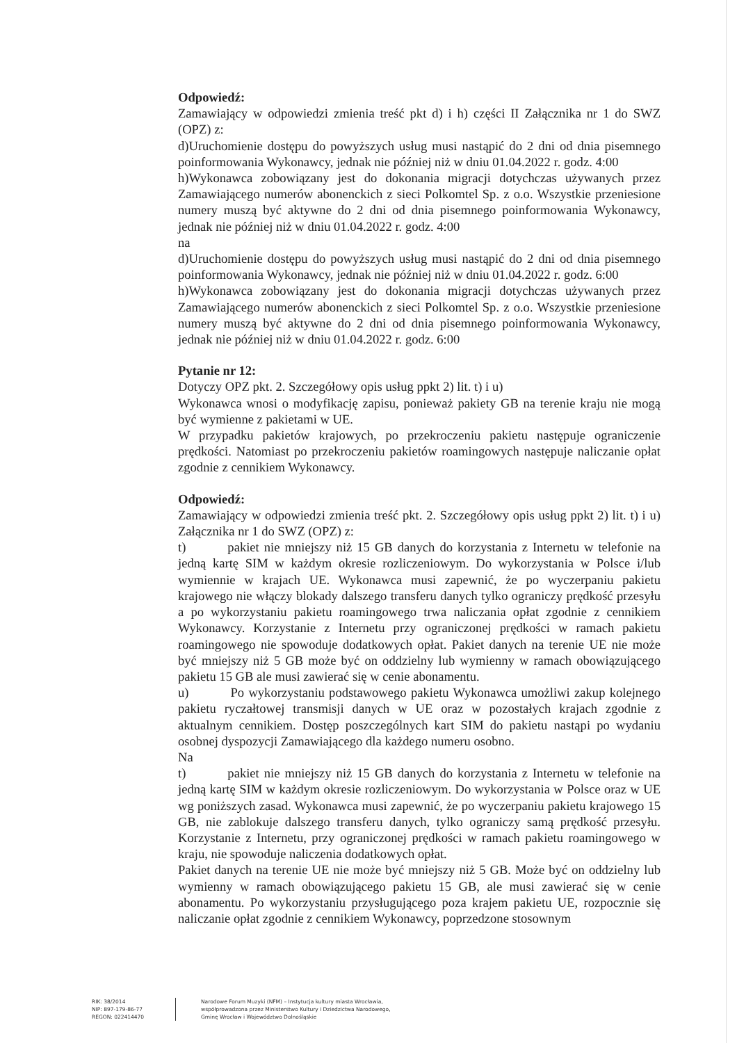Odpowiedź:
Zamawiający w odpowiedzi zmienia treść pkt d) i h) części II Załącznika nr 1 do SWZ (OPZ) z:
d)Uruchomienie dostępu do powyższych usług musi nastąpić do 2 dni od dnia pisemnego poinformowania Wykonawcy, jednak nie później niż w dniu 01.04.2022 r. godz. 4:00
h)Wykonawca zobowiązany jest do dokonania migracji dotychczas używanych przez Zamawiającego numerów abonenckich z sieci Polkomtel Sp. z o.o. Wszystkie przeniesione numery muszą być aktywne do 2 dni od dnia pisemnego poinformowania Wykonawcy, jednak nie później niż w dniu 01.04.2022 r. godz. 4:00
na
d)Uruchomienie dostępu do powyższych usług musi nastąpić do 2 dni od dnia pisemnego poinformowania Wykonawcy, jednak nie później niż w dniu 01.04.2022 r. godz. 6:00
h)Wykonawca zobowiązany jest do dokonania migracji dotychczas używanych przez Zamawiającego numerów abonenckich z sieci Polkomtel Sp. z o.o. Wszystkie przeniesione numery muszą być aktywne do 2 dni od dnia pisemnego poinformowania Wykonawcy, jednak nie później niż w dniu 01.04.2022 r. godz. 6:00
Pytanie nr 12:
Dotyczy OPZ pkt. 2. Szczegółowy opis usług ppkt 2) lit. t) i u)
Wykonawca wnosi o modyfikację zapisu, ponieważ pakiety GB na terenie kraju nie mogą być wymienne z pakietami w UE.
W przypadku pakietów krajowych, po przekroczeniu pakietu następuje ograniczenie prędkości. Natomiast po przekroczeniu pakietów roamingowych następuje naliczanie opłat zgodnie z cennikiem Wykonawcy.
Odpowiedź:
Zamawiający w odpowiedzi zmienia treść pkt. 2. Szczegółowy opis usług ppkt 2) lit. t) i u) Załącznika nr 1 do SWZ (OPZ) z:
t) pakiet nie mniejszy niż 15 GB danych do korzystania z Internetu w telefonie na jedną kartę SIM w każdym okresie rozliczeniowym. Do wykorzystania w Polsce i/lub wymiennie w krajach UE. Wykonawca musi zapewnić, że po wyczerpaniu pakietu krajowego nie włączy blokady dalszego transferu danych tylko ograniczy prędkość przesyłu a po wykorzystaniu pakietu roamingowego trwa naliczania opłat zgodnie z cennikiem Wykonawcy. Korzystanie z Internetu przy ograniczonej prędkości w ramach pakietu roamingowego nie spowoduje dodatkowych opłat. Pakiet danych na terenie UE nie może być mniejszy niż 5 GB może być on oddzielny lub wymienny w ramach obowiązującego pakietu 15 GB ale musi zawierać się w cenie abonamentu.
u) Po wykorzystaniu podstawowego pakietu Wykonawca umożliwi zakup kolejnego pakietu ryczałtowej transmisji danych w UE oraz w pozostałych krajach zgodnie z aktualnym cennikiem. Dostęp poszczególnych kart SIM do pakietu nastąpi po wydaniu osobnej dyspozycji Zamawiającego dla każdego numeru osobno.
Na
t) pakiet nie mniejszy niż 15 GB danych do korzystania z Internetu w telefonie na jedną kartę SIM w każdym okresie rozliczeniowym. Do wykorzystania w Polsce oraz w UE wg poniższych zasad. Wykonawca musi zapewnić, że po wyczerpaniu pakietu krajowego 15 GB, nie zablokuje dalszego transferu danych, tylko ograniczy samą prędkość przesyłu. Korzystanie z Internetu, przy ograniczonej prędkości w ramach pakietu roamingowego w kraju, nie spowoduje naliczenia dodatkowych opłat.
Pakiet danych na terenie UE nie może być mniejszy niż 5 GB. Może być on oddzielny lub wymienny w ramach obowiązującego pakietu 15 GB, ale musi zawierać się w cenie abonamentu. Po wykorzystaniu przysługującego poza krajem pakietu UE, rozpocznie się naliczanie opłat zgodnie z cennikiem Wykonawcy, poprzedzone stosownym
RIK: 38/2014
NIP: 897-179-86-77
REGON: 022414470
Narodowe Forum Muzyki (NFM) – Instytucja kultury miasta Wrocławia,
współprowadzona przez Ministerstwo Kultury i Dziedzictwa Narodowego,
Gminę Wrocław i Województwo Dolnośląskie